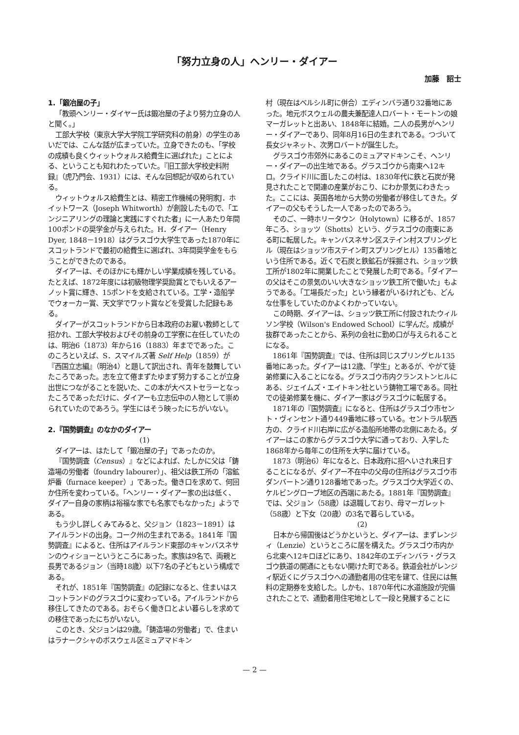「努力立身の人」ヘンリー・ダイアー
加藤　詔士
1.「鍛冶屋の子」
「教頭ヘンリー・ダイヤー氏は鍛冶屋の子より努力立身の人と聞く。」
工部大学校（東京大学大学院工学研究科の前身）の学生のあいだでは、こんな話が広まっていた。立身できたのも、「学校の成績も良くウィットウォルス給費生に選ばれた」ことによる、ということも知れわたっていた。『旧工部大学校史料附録』（虎乃門会、1931）には、そんな回想記が収められている。
ウィットウォルス給費生とは、精密工作機械の発明家J．ホイットワース（Joseph Whitworth）が創設したもので、「エンジニアリングの理論と実践にすぐれた者」に一人あたり年間100ポンドの奨学金が与えられた。H．ダイアー（Henry Dyer, 1848－1918）はグラスゴウ大学生であった1870年にスコットランドで最初の給費生に選ばれ、3年間奨学金をもらうことができたのである。
ダイアーは、そのほかにも輝かしい学業成績を残している。たとえば、1872年度には初級物理学奨励賞とでもいえるアーノット賞に輝き、15ポンドを支給されている。工学・造船学でウォーカー賞、天文学でワット賞などを受賞した記録もある。
ダイアーがスコットランドから日本政府のお雇い教師として招かれ、工部大学校およびその前身の工学寮に在任していたのは、明治6（1873）年から16（1883）年までであった。このころといえば、S．スマイルズ著 Self Help（1859）が『西国立志編』（明治4）と題して訳出され、青年を鼓舞していたころであった。志を立て倦まずたゆまず努力することが立身出世につながることを説いた、この本が大ベストセラーとなったころであっただけに、ダイアーも立志伝中の人物として崇められていたのであろう。学生にはそう映ったにちがいない。
2.『国勢調査』のなかのダイアー
(1)
ダイアーは、はたして「鍛冶屋の子」であったのか。
『国勢調査（Census）』などによれば、たしかに父は「鋳造場の労働者（foundry labourer）」、祖父は鉄工所の「溶鉱炉番（furnace keeper）」であった。働き口を求めて、何回か住所を変わっている。「ヘンリー・ダイアー家の出は低く、ダイアー自身の家柄は裕福な家でも名家でもなかった」ようである。
もう少し詳しくみてみると、父ジョン（1823－1891）はアイルランドの出身。コーク州の生まれである。1841年『国勢調査』によると、住所はアイルランド東部のキャンバスネサンのウィショーというところにあった。家族は9名で、両親と長男であるジョン（当時18歳）以下7名の子どもという構成である。
それが、1851年『国勢調査』の記録になると、住まいはスコットランドのグラスゴウに変わっている。アイルランドから移住してきたのである。おそらく働き口とよい暮らしを求めての移住であったにちがいない。
このとき、父ジョンは29歳。「鋳造場の労働者」で、住まいはラナークシャのボスウェル区ミュアマドキン
村（現在はベルシル町に併合）エディンバラ通り32番地にあった。地元ボスウェルの農夫兼配達人ロバート・モートンの娘マーガレットと出あい、1848年に結婚。二人の長男がヘンリー・ダイアーであり、同年8月16日の生まれである。つづいて長女ジャネット、次男ロバートが誕生した。
グラスゴウ市郊外にあるこのミュアマドキンこそ、ヘンリー・ダイアーの出生地である。グラスゴウから南東へ12キロ。クライド川に面したこの村は、1830年代に鉄と石炭が発見されたことで関連の産業がおこり、にわか景気にわきたった。ここには、英国各地から大勢の労働者が移住してきた。ダイアーの父もそうした一人であったのであろう。
そのご、一時ホリータウン（Holytown）に移るが、1857年ころ、ショッツ（Shotts）という、グラスゴウの南東にある町に転居した。キャンバスネサン区ステイン村スプリングヒル（現在はショッツ市ステイン町スプリングヒル）135番地という住所である。近くで石炭と鉄鉱石が採掘され、ショッツ鉄工所が1802年に開業したことで発展した町である。「ダイアーの父はそこの景気のいい大きなショッツ鉄工所で働いた」もようである。「工場長だった」という縁者がいるけれども、どんな仕事をしていたのかよくわかっていない。
この時期、ダイアーは、ショッツ鉄工所に付設されたウィルソン学校（Wilson's Endowed School）に学んだ。成績が抜群であったことから、系列の会社に勤め口が与えられることになる。
1861年『国勢調査』では、住所は同じスプリングヒル135番地にあった。ダイアーは12歳、「学生」とあるが、やがて徒弟修業に入ることになる。グラスゴウ市内クランストンヒルにある、ジェイムズ・エイトキン社という鋳物工場である。同社での徒弟修業を機に、ダイア一家はグラスゴウに転居する。
1871年の『国勢調査』になると、住所はグラスゴウ市セント・ヴィンセント通り449番地に移っている。セントラル駅西方の、クライド川右岸に広がる造船所地帯の北側にあたる。ダイアーはこの家からグラスゴウ大学に通っており、入学した1868年から毎年この住所を大学に届けている。
1873（明治6）年になると、日本政府に招へいされ来日することになるが、ダイアー不在中の父母の住所はグラスゴウ市ダンバートン通り128番地であった。グラスゴウ大学近くの、ケルビングローブ地区の西端にあたる。1881年『国勢調査』では、父ジョン（58歳）は退職しており、母マーガレット（58歳）と下女（20歳）の3名で暮らしている。
(2)
日本から帰国後はどうかというと、ダイアーは、まずレンジィ（Lenzie）というところに居を構えた。グラスゴウ市内から北東へ12キロほどにあり、1842年のエディンバラ・グラスゴウ鉄道の開通にともない開けた町である。鉄道会社がレンジィ駅近くにグラスゴウへの通勤者用の住宅を建て、住民には無料の定期券を支給した。しかも、1870年代に水道施設が完備されたことで、通勤者用住宅地として一段と発展することに
— 2 —